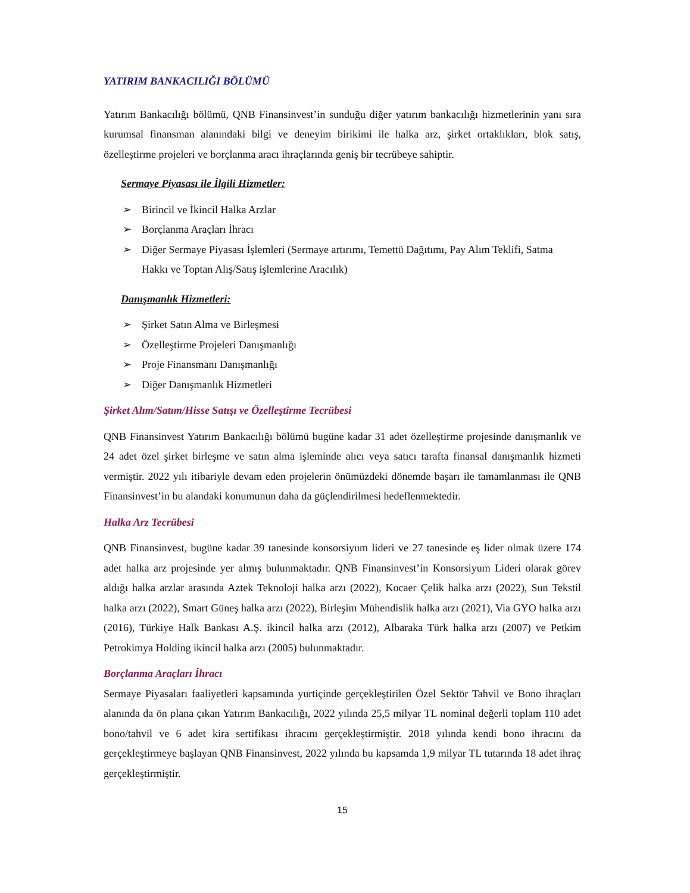YATIRIM BANKACILIĞI BÖLÜMÜ
Yatırım Bankacılığı bölümü, QNB Finansinvest’in sunduğu diğer yatırım bankacılığı hizmetlerinin yanı sıra kurumsal finansman alanındaki bilgi ve deneyim birikimi ile halka arz, şirket ortaklıkları, blok satış, özelleştirme projeleri ve borçlanma aracı ihraçlarında geniş bir tecrübeye sahiptir.
Sermaye Piyasası ile İlgili Hizmetler:
➢ Birincil ve İkincil Halka Arzlar
➢ Borçlanma Araçları İhracı
➢ Diğer Sermaye Piyasası İşlemleri (Sermaye artırımı, Temettü Dağıtımı, Pay Alım Teklifi, Satma Hakkı ve Toptan Alış/Satış işlemlerine Aracılık)
Danışmanlık Hizmetleri:
➢ Şirket Satın Alma ve Birleşmesi
➢ Özelleştirme Projeleri Danışmanlığı
➢ Proje Finansmanı Danışmanlığı
➢ Diğer Danışmanlık Hizmetleri
Şirket Alım/Satım/Hisse Satışı ve Özelleştirme Tecrübesi
QNB Finansinvest Yatırım Bankacılığı bölümü bugüne kadar 31 adet özelleştirme projesinde danışmanlık ve 24 adet özel şirket birleşme ve satın alma işleminde alıcı veya satıcı tarafta finansal danışmanlık hizmeti vermiştir. 2022 yılı itibariyle devam eden projelerin önümüzdeki dönemde başarı ile tamamlanması ile QNB Finansinvest’in bu alandaki konumunun daha da güçlendirilmesi hedeflenmektedir.
Halka Arz Tecrübesi
QNB Finansinvest, bugüne kadar 39 tanesinde konsorsiyum lideri ve 27 tanesinde eş lider olmak üzere 174 adet halka arz projesinde yer almış bulunmaktadır. QNB Finansinvest’in Konsorsiyum Lideri olarak görev aldığı halka arzlar arasında Aztek Teknoloji halka arzı (2022), Kocaer Çelik halka arzı (2022), Sun Tekstil halka arzı (2022), Smart Güneş halka arzı (2022), Birleşim Mühendislik halka arzı (2021), Via GYO halka arzı (2016), Türkiye Halk Bankası A.Ş. ikincil halka arzı (2012), Albaraka Türk halka arzı (2007) ve Petkim Petrokimya Holding ikincil halka arzı (2005) bulunmaktadır.
Borçlanma Araçları İhracı
Sermaye Piyasaları faaliyetleri kapsamında yurtiçinde gerçekleştirilen Özel Sektör Tahvil ve Bono ihraçları alanında da ön plana çıkan Yatırım Bankacılığı, 2022 yılında 25,5 milyar TL nominal değerli toplam 110 adet bono/tahvil ve 6 adet kira sertifikası ihracını gerçekleştirmiştir. 2018 yılında kendi bono ihracını da gerçekleştirmeye başlayan QNB Finansinvest, 2022 yılında bu kapsamda 1,9 milyar TL tutarında 18 adet ihraç gerçekleştirmiştir.
15